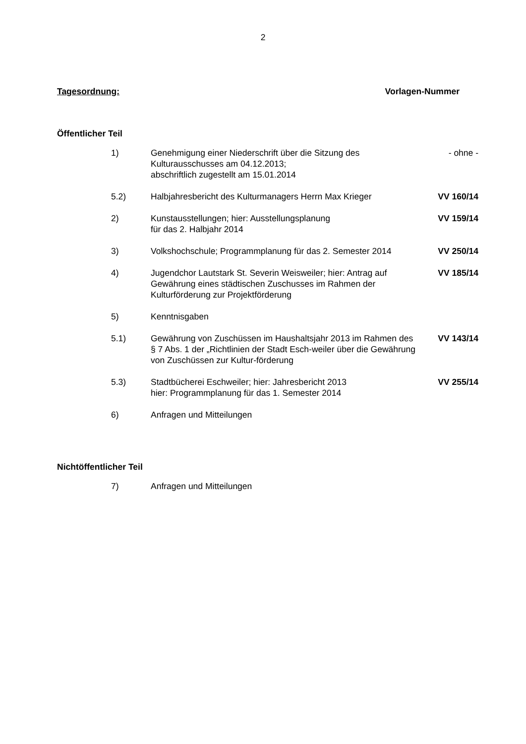2
Tagesordnung: Vorlagen-Nummer
Öffentlicher Teil
| 1) | Genehmigung einer Niederschrift über die Sitzung des Kulturausschusses am 04.12.2013; abschriftlich zugestellt am 15.01.2014 | - ohne - |
| 5.2) | Halbjahresbericht des Kulturmanagers Herrn Max Krieger | VV 160/14 |
| 2) | Kunstausstellungen; hier: Ausstellungsplanung für das 2. Halbjahr 2014 | VV 159/14 |
| 3) | Volkshochschule; Programmplanung für das 2. Semester 2014 | VV 250/14 |
| 4) | Jugendchor Lautstark St. Severin Weisweiler; hier: Antrag auf Gewährung eines städtischen Zuschusses im Rahmen der Kulturförderung zur Projektförderung | VV 185/14 |
| 5) | Kenntnisgaben | |
| 5.1) | Gewährung von Zuschüssen im Haushaltsjahr 2013 im Rahmen des § 7 Abs. 1 der „Richtlinien der Stadt Esch-weiler über die Gewährung von Zuschüssen zur Kultur-förderung | VV 143/14 |
| 5.3) | Stadtbücherei Eschweiler; hier: Jahresbericht 2013 hier: Programmplanung für das 1. Semester 2014 | VV 255/14 |
| 6) | Anfragen und Mitteilungen | |
Nichtöffentlicher Teil
| 7) | Anfragen und Mitteilungen | |